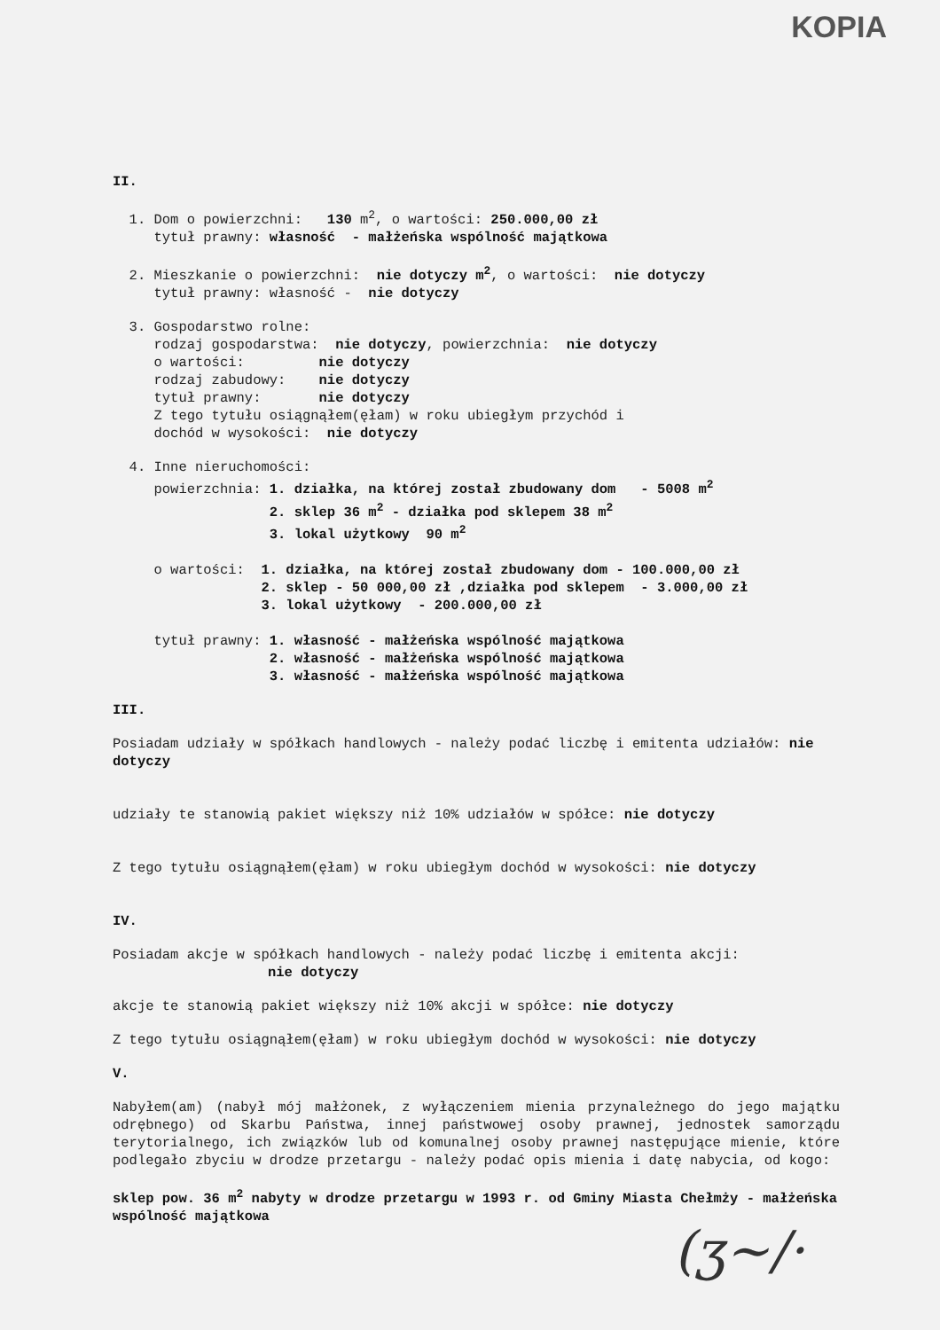KOPIA
II.
  1. Dom o powierzchni:   130 m2, o wartości: 250.000,00 zł
     tytuł prawny: własność  - małżeńska wspólność majątkowa
  2. Mieszkanie o powierzchni:  nie dotyczy m2, o wartości:  nie dotyczy
     tytuł prawny: własność -  nie dotyczy
  3. Gospodarstwo rolne:
     rodzaj gospodarstwa:  nie dotyczy, powierzchnia:  nie dotyczy
     o wartości:         nie dotyczy
     rodzaj zabudowy:    nie dotyczy
     tytuł prawny:       nie dotyczy
     Z tego tytułu osiągnąłem(ęłam) w roku ubiegłym przychód i
     dochód w wysokości:  nie dotyczy
  4. Inne nieruchomości:
     powierzchnia: 1. działka, na której został zbudowany dom   - 5008 m2
                   2. sklep 36 m2 - działka pod sklepem 38 m2
                   3. lokal użytkowy  90 m2

     o wartości:  1. działka, na której został zbudowany dom - 100.000,00 zł
                  2. sklep - 50 000,00 zł ,działka pod sklepem  - 3.000,00 zł
                  3. lokal użytkowy  - 200.000,00 zł

     tytuł prawny: 1. własność - małżeńska wspólność majątkowa
                   2. własność - małżeńska wspólność majątkowa
                   3. własność - małżeńska wspólność majątkowa
III.
Posiadam udziały w spółkach handlowych - należy podać liczbę i emitenta udziałów: nie dotyczy
udziały te stanowią pakiet większy niż 10% udziałów w spółce: nie dotyczy
Z tego tytułu osiągnąłem(ęłam) w roku ubiegłym dochód w wysokości: nie dotyczy
IV.
Posiadam akcje w spółkach handlowych - należy podać liczbę i emitenta akcji:
nie dotyczy
akcje te stanowią pakiet większy niż 10% akcji w spółce: nie dotyczy
Z tego tytułu osiągnąłem(ęłam) w roku ubiegłym dochód w wysokości: nie dotyczy
V.
Nabyłem(am) (nabył mój małżonek, z wyłączeniem mienia przynależnego do jego majątku odrębnego) od Skarbu Państwa, innej państwowej osoby prawnej, jednostek samorządu terytorialnego, ich związków lub od komunalnej osoby prawnej następujące mienie, które podlegało zbyciu w drodze przetargu - należy podać opis mienia i datę nabycia, od kogo:
sklep pow. 36 m<sup>2</sup> nabyty w drodze przetargu w 1993 r. od Gminy Miasta Chełmży - małżeńska wspólność majątkowa
(ʒ~/·